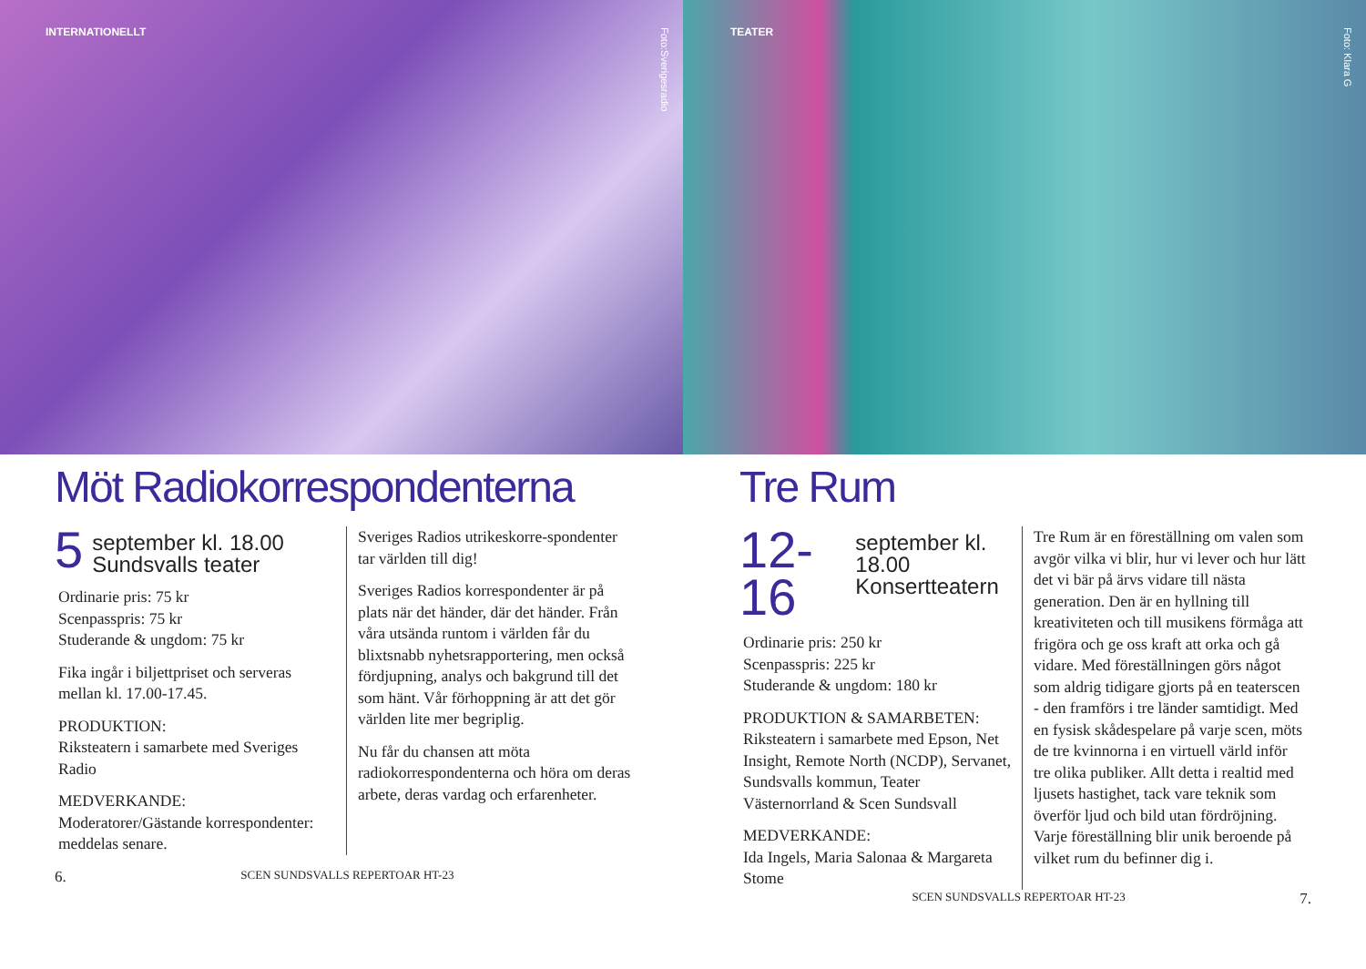INTERNATIONELLT
Foto:Sverigesradio
Möt Radiokorrespondenterna
5 september kl. 18.00
Sundsvalls teater
Ordinarie pris: 75 kr
Scenpasspris: 75 kr
Studerande & ungdom: 75 kr
Fika ingår i biljettpriset och serveras mellan kl. 17.00-17.45.
PRODUKTION:
Riksteatern i samarbete med Sveriges Radio
MEDVERKANDE:
Moderatorer/Gästande korrespondenter: meddelas senare.
Sveriges Radios utrikeskorre-spondenter tar världen till dig!
Sveriges Radios korrespondenter är på plats när det händer, där det händer. Från våra utsända runtom i världen får du blixtsnabb nyhetsrapportering, men också fördjupning, analys och bakgrund till det som hänt. Vår förhoppning är att det gör världen lite mer begriplig.
Nu får du chansen att möta radiokorrespondenterna och höra om deras arbete, deras vardag och erfarenheter.
6. SCEN SUNDSVALLS REPERTOAR HT-23
TEATER
Foto: Klara G
Tre Rum
12-16 september kl. 18.00
Konsertteatern
Ordinarie pris: 250 kr
Scenpasspris: 225 kr
Studerande & ungdom: 180 kr
PRODUKTION & SAMARBETEN:
Riksteatern i samarbete med Epson, Net Insight, Remote North (NCDP), Servanet, Sundsvalls kommun, Teater Västernorrland & Scen Sundsvall
MEDVERKANDE:
Ida Ingels, Maria Salonaa & Margareta Stome
Tre Rum är en föreställning om valen som avgör vilka vi blir, hur vi lever och hur lätt det vi bär på ärvs vidare till nästa generation. Den är en hyllning till kreativiteten och till musikens förmåga att frigöra och ge oss kraft att orka och gå vidare. Med föreställningen görs något som aldrig tidigare gjorts på en teaterscen - den framförs i tre länder samtidigt. Med en fysisk skådespelare på varje scen, möts de tre kvinnorna i en virtuell värld inför tre olika publiker. Allt detta i realtid med ljusets hastighet, tack vare teknik som överför ljud och bild utan fördröjning. Varje föreställning blir unik beroende på vilket rum du befinner dig i.
SCEN SUNDSVALLS REPERTOAR HT-23 7.